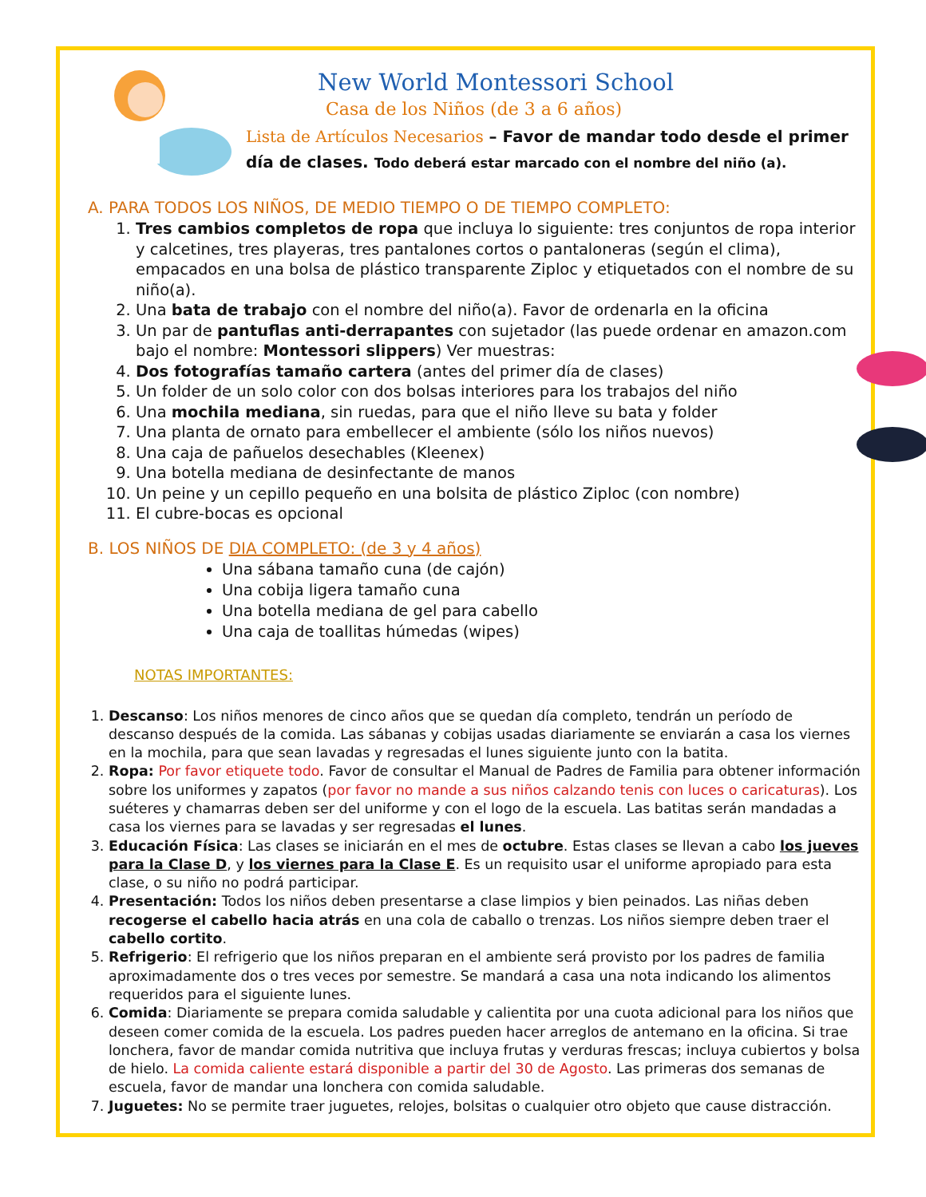New World Montessori School
Casa de los Niños (de 3 a 6 años)
Lista de Artículos Necesarios – Favor de mandar todo desde el primer día de clases. Todo deberá estar marcado con el nombre del niño (a).
A. PARA TODOS LOS NIÑOS, DE MEDIO TIEMPO O DE TIEMPO COMPLETO:
1. Tres cambios completos de ropa que incluya lo siguiente: tres conjuntos de ropa interior y calcetines, tres playeras, tres pantalones cortos o pantaloneras (según el clima), empacados en una bolsa de plástico transparente Ziploc y etiquetados con el nombre de su niño(a).
2. Una bata de trabajo con el nombre del niño(a). Favor de ordenarla en la oficina
3. Un par de pantuflas anti-derrapantes con sujetador (las puede ordenar en amazon.com bajo el nombre: Montessori slippers) Ver muestras:
4. Dos fotografías tamaño cartera (antes del primer día de clases)
5. Un folder de un solo color con dos bolsas interiores para los trabajos del niño
6. Una mochila mediana, sin ruedas, para que el niño lleve su bata y folder
7. Una planta de ornato para embellecer el ambiente (sólo los niños nuevos)
8. Una caja de pañuelos desechables (Kleenex)
9. Una botella mediana de desinfectante de manos
10. Un peine y un cepillo pequeño en una bolsita de plástico Ziploc (con nombre)
11. El cubre-bocas es opcional
B. LOS NIÑOS DE DIA COMPLETO: (de 3 y 4 años)
Una sábana tamaño cuna (de cajón)
Una cobija ligera tamaño cuna
Una botella mediana de gel para cabello
Una caja de toallitas húmedas (wipes)
NOTAS IMPORTANTES:
1. Descanso: Los niños menores de cinco años que se quedan día completo, tendrán un período de descanso después de la comida. Las sábanas y cobijas usadas diariamente se enviarán a casa los viernes en la mochila, para que sean lavadas y regresadas el lunes siguiente junto con la batita.
2. Ropa: Por favor etiquete todo. Favor de consultar el Manual de Padres de Familia para obtener información sobre los uniformes y zapatos (por favor no mande a sus niños calzando tenis con luces o caricaturas). Los suéteres y chamarras deben ser del uniforme y con el logo de la escuela. Las batitas serán mandadas a casa los viernes para se lavadas y ser regresadas el lunes.
3. Educación Física: Las clases se iniciarán en el mes de octubre. Estas clases se llevan a cabo los jueves para la Clase D, y los viernes para la Clase E. Es un requisito usar el uniforme apropiado para esta clase, o su niño no podrá participar.
4. Presentación: Todos los niños deben presentarse a clase limpios y bien peinados. Las niñas deben recogerse el cabello hacia atrás en una cola de caballo o trenzas. Los niños siempre deben traer el cabello cortito.
5. Refrigerio: El refrigerio que los niños preparan en el ambiente será provisto por los padres de familia aproximadamente dos o tres veces por semestre. Se mandará a casa una nota indicando los alimentos requeridos para el siguiente lunes.
6. Comida: Diariamente se prepara comida saludable y calientita por una cuota adicional para los niños que deseen comer comida de la escuela. Los padres pueden hacer arreglos de antemano en la oficina. Si trae lonchera, favor de mandar comida nutritiva que incluya frutas y verduras frescas; incluya cubiertos y bolsa de hielo. La comida caliente estará disponible a partir del 30 de Agosto. Las primeras dos semanas de escuela, favor de mandar una lonchera con comida saludable.
7. Juguetes: No se permite traer juguetes, relojes, bolsitas o cualquier otro objeto que cause distracción.